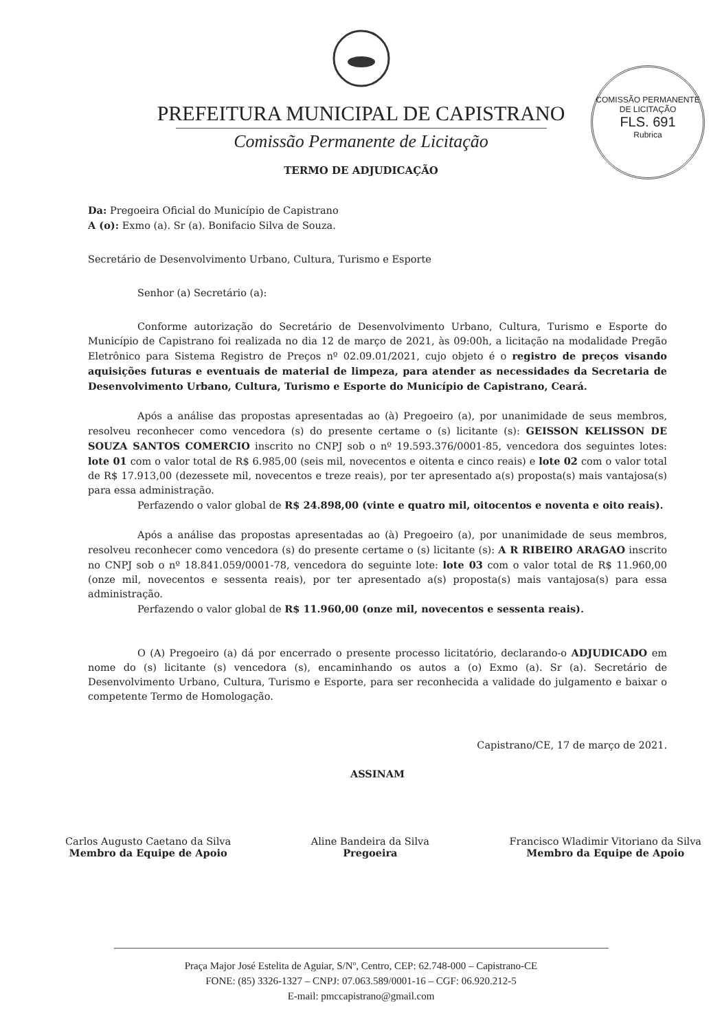COMISSÃO PERMANENTE DE LICITAÇÃO
FLS. 691
Rubrica
PREFEITURA MUNICIPAL DE CAPISTRANO
Comissão Permanente de Licitação
TERMO DE ADJUDICAÇÃO
Da: Pregoeira Oficial do Município de Capistrano
A (o): Exmo (a). Sr (a). Bonifacio Silva de Souza.
Secretário de Desenvolvimento Urbano, Cultura, Turismo e Esporte
Senhor (a) Secretário (a):
Conforme autorização do Secretário de Desenvolvimento Urbano, Cultura, Turismo e Esporte do Município de Capistrano foi realizada no dia 12 de março de 2021, às 09:00h, a licitação na modalidade Pregão Eletrônico para Sistema Registro de Preços nº 02.09.01/2021, cujo objeto é o registro de preços visando aquisições futuras e eventuais de material de limpeza, para atender as necessidades da Secretaria de Desenvolvimento Urbano, Cultura, Turismo e Esporte do Município de Capistrano, Ceará.
Após a análise das propostas apresentadas ao (à) Pregoeiro (a), por unanimidade de seus membros, resolveu reconhecer como vencedora (s) do presente certame o (s) licitante (s): GEISSON KELISSON DE SOUZA SANTOS COMERCIO inscrito no CNPJ sob o nº 19.593.376/0001-85, vencedora dos seguintes lotes: lote 01 com o valor total de R$ 6.985,00 (seis mil, novecentos e oitenta e cinco reais) e lote 02 com o valor total de R$ 17.913,00 (dezessete mil, novecentos e treze reais), por ter apresentado a(s) proposta(s) mais vantajosa(s) para essa administração.
Perfazendo o valor global de R$ 24.898,00 (vinte e quatro mil, oitocentos e noventa e oito reais).
Após a análise das propostas apresentadas ao (à) Pregoeiro (a), por unanimidade de seus membros, resolveu reconhecer como vencedora (s) do presente certame o (s) licitante (s): A R RIBEIRO ARAGAO inscrito no CNPJ sob o nº 18.841.059/0001-78, vencedora do seguinte lote: lote 03 com o valor total de R$ 11.960,00 (onze mil, novecentos e sessenta reais), por ter apresentado a(s) proposta(s) mais vantajosa(s) para essa administração.
Perfazendo o valor global de R$ 11.960,00 (onze mil, novecentos e sessenta reais).
O (A) Pregoeiro (a) dá por encerrado o presente processo licitatório, declarando-o ADJUDICADO em nome do (s) licitante (s) vencedora (s), encaminhando os autos a (o) Exmo (a). Sr (a). Secretário de Desenvolvimento Urbano, Cultura, Turismo e Esporte, para ser reconhecida a validade do julgamento e baixar o competente Termo de Homologação.
Capistrano/CE, 17 de março de 2021.
ASSINAM
Carlos Augusto Caetano da Silva
Membro da Equipe de Apoio
Aline Bandeira da Silva
Pregoeira
Francisco Wladimir Vitoriano da Silva
Membro da Equipe de Apoio
Praça Major José Estelita de Aguiar, S/Nº, Centro, CEP: 62.748-000 – Capistrano-CE
FONE: (85) 3326-1327 – CNPJ: 07.063.589/0001-16 – CGF: 06.920.212-5
E-mail: pmccapistrano@gmail.com